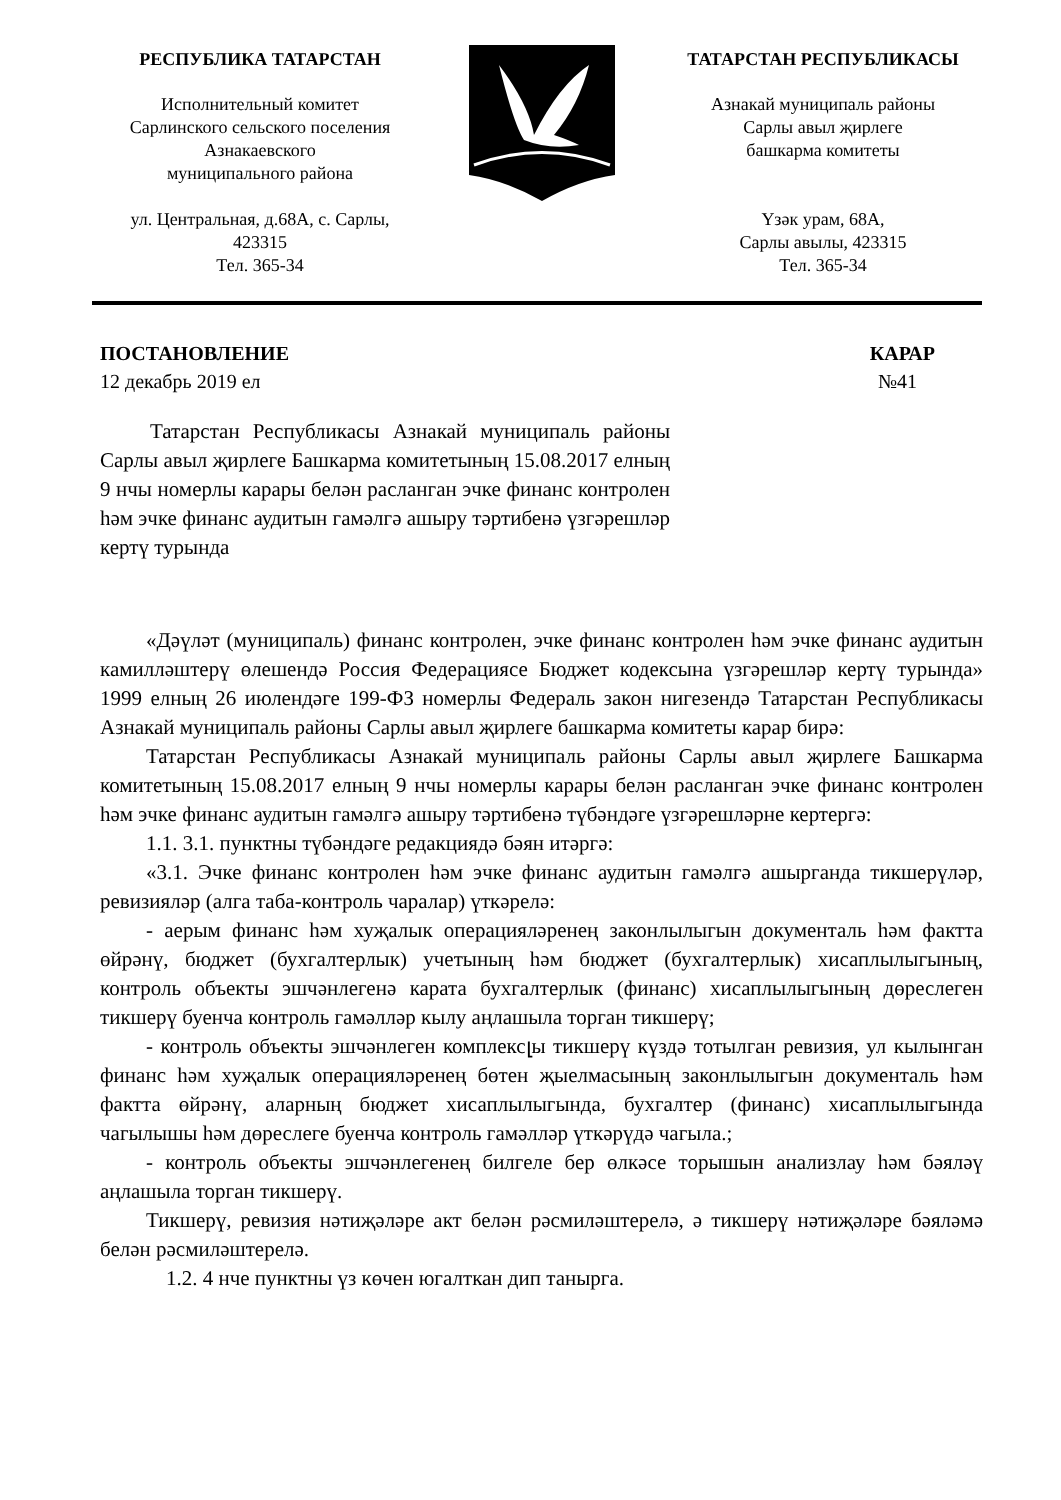РЕСПУБЛИКА ТАТАРСТАН
Исполнительный комитет
Сарлинского сельского поселения
Азнакаевского
муниципального района
ул. Центральная, д.68А, с. Сарлы,
423315
Тел. 365-34
ТАТАРСТАН РЕСПУБЛИКАСЫ
Азнакай муниципаль районы
Сарлы авыл җирлеге
башкарма комитеты
Үзәк урам, 68А,
Сарлы авылы, 423315
Тел. 365-34
ПОСТАНОВЛЕНИЕ КАРАР
12 декабрь 2019 ел №41
Татарстан Республикасы Азнакай муниципаль районы Сарлы авыл җирлеге Башкарма комитетының 15.08.2017 елның 9 нчы номерлы карары белән расланган эчке финанс контролен һәм эчке финанс аудитын гамәлгә ашыру тәртибенә үзгәрешләр кертү турында
«Дәүләт (муниципаль) финанс контролен, эчке финанс контролен һәм эчке финанс аудитын камилләштерү өлешендә Россия Федерациясе Бюджет кодексына үзгәрешләр кертү турында» 1999 елның 26 июлендәге 199-ФЗ номерлы Федераль закон нигезендә Татарстан Республикасы Азнакай муниципаль районы Сарлы авыл җирлеге башкарма комитеты карар бирә:
Татарстан Республикасы Азнакай муниципаль районы Сарлы авыл җирлеге Башкарма комитетының 15.08.2017 елның 9 нчы номерлы карары белән расланган эчке финанс контролен һәм эчке финанс аудитын гамәлгә ашыру тәртибенә түбәндәге үзгәрешләрне кертергә:
1.1. 3.1. пунктны түбәндәге редакциядә бәян итәргә:
«3.1. Эчке финанс контролен һәм эчке финанс аудитын гамәлгә ашырганда тикшерүләр, ревизияләр (алга таба-контроль чаралар) үткәрелә:
- аерым финанс һәм хуҗалык операцияләренең законлылыгын документаль һәм фактта өйрәнү, бюджет (бухгалтерлык) учетының һәм бюджет (бухгалтерлык) хисаплылыгының, контроль объекты эшчәнлегенә карата бухгалтерлык (финанс) хисаплылыгының дөреслеген тикшерү буенча контроль гамәлләр кылу аңлашыла торган тикшерү;
- контроль объекты эшчәнлеген комплексլы тикшерү күздә тотылган ревизия, ул кылынган финанс һәм хуҗалык операцияләренең бөтен җыелмасының законлылыгын документаль һәм фактта өйрәнү, аларның бюджет хисаплылыгында, бухгалтер (финанс) хисаплылыгында чагылышы һәм дөреслеге буенча контроль гамәлләр үткәрүдә чагыла.;
- контроль объекты эшчәнлегенең билгеле бер өлкәсе торышын анализлау һәм бәяләү аңлашыла торган тикшерү.
Тикшерү, ревизия нәтиҗәләре акт белән рәсмиләштерелә, ә тикшерү нәтиҗәләре бәяләмә белән рәсмиләштерелә.
1.2. 4 нче пунктны үз көчен югалткан дип танырга.